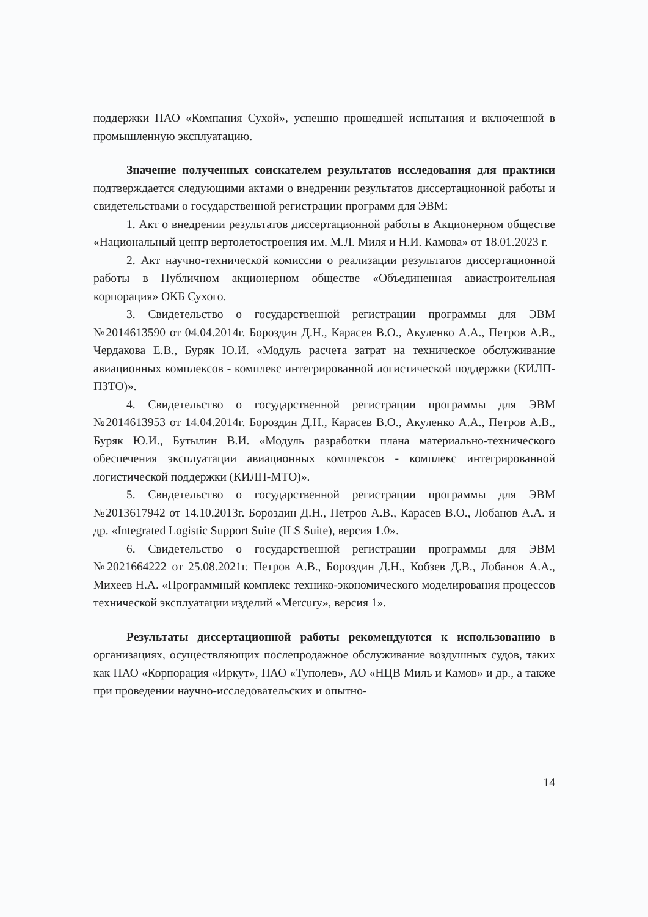поддержки ПАО «Компания Сухой», успешно прошедшей испытания и включенной в промышленную эксплуатацию.
Значение полученных соискателем результатов исследования для практики подтверждается следующими актами о внедрении результатов диссертационной работы и свидетельствами о государственной регистрации программ для ЭВМ:
1. Акт о внедрении результатов диссертационной работы в Акционерном обществе «Национальный центр вертолетостроения им. М.Л. Миля и Н.И. Камова» от 18.01.2023 г.
2. Акт научно-технической комиссии о реализации результатов диссертационной работы в Публичном акционерном обществе «Объединенная авиастроительная корпорация» ОКБ Сухого.
3. Свидетельство о государственной регистрации программы для ЭВМ №2014613590 от 04.04.2014г. Бороздин Д.Н., Карасев В.О., Акуленко А.А., Петров А.В., Чердакова Е.В., Буряк Ю.И. «Модуль расчета затрат на техническое обслуживание авиационных комплексов - комплекс интегрированной логистической поддержки (КИЛП-ПЗТО)».
4. Свидетельство о государственной регистрации программы для ЭВМ №2014613953 от 14.04.2014г. Бороздин Д.Н., Карасев В.О., Акуленко А.А., Петров А.В., Буряк Ю.И., Бутылин В.И. «Модуль разработки плана материально-технического обеспечения эксплуатации авиационных комплексов - комплекс интегрированной логистической поддержки (КИЛП-МТО)».
5. Свидетельство о государственной регистрации программы для ЭВМ №2013617942 от 14.10.2013г. Бороздин Д.Н., Петров А.В., Карасев В.О., Лобанов А.А. и др. «Integrated Logistic Support Suite (ILS Suite), версия 1.0».
6. Свидетельство о государственной регистрации программы для ЭВМ №2021664222 от 25.08.2021г. Петров А.В., Бороздин Д.Н., Кобзев Д.В., Лобанов А.А., Михеев Н.А. «Программный комплекс технико-экономического моделирования процессов технической эксплуатации изделий «Mercury», версия 1».
Результаты диссертационной работы рекомендуются к использованию в организациях, осуществляющих послепродажное обслуживание воздушных судов, таких как ПАО «Корпорация «Иркут», ПАО «Туполев», АО «НЦВ Миль и Камов» и др., а также при проведении научно-исследовательских и опытно-
14